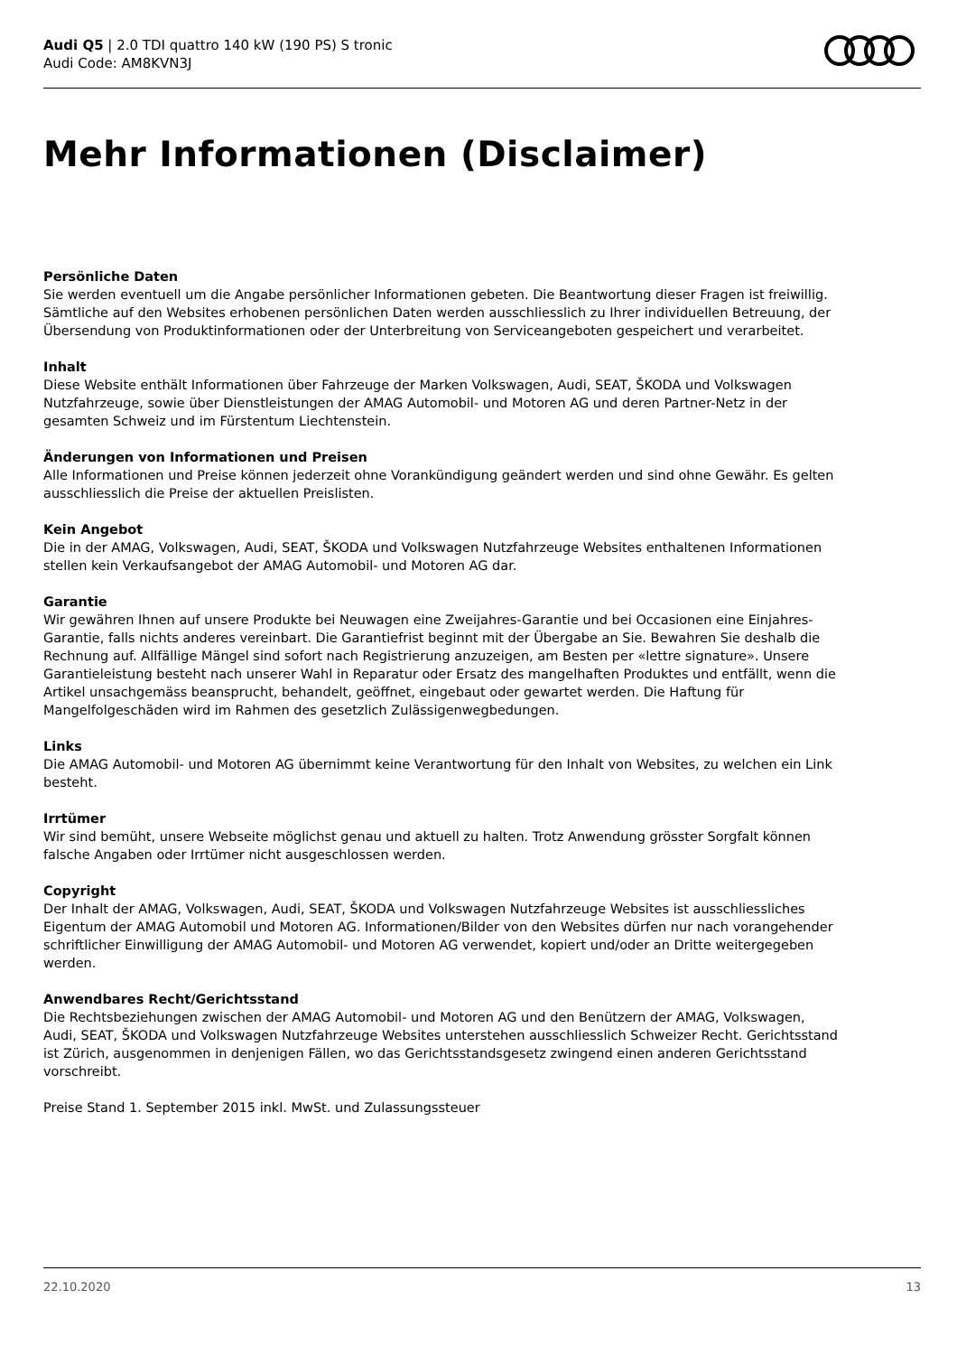Audi Q5 | 2.0 TDI quattro 140 kW (190 PS) S tronic
Audi Code: AM8KVN3J
Mehr Informationen (Disclaimer)
Persönliche Daten
Sie werden eventuell um die Angabe persönlicher Informationen gebeten. Die Beantwortung dieser Fragen ist freiwillig. Sämtliche auf den Websites erhobenen persönlichen Daten werden ausschliesslich zu Ihrer individuellen Betreuung, der Übersendung von Produktinformationen oder der Unterbreitung von Serviceangeboten gespeichert und verarbeitet.
Inhalt
Diese Website enthält Informationen über Fahrzeuge der Marken Volkswagen, Audi, SEAT, ŠKODA und Volkswagen Nutzfahrzeuge, sowie über Dienstleistungen der AMAG Automobil- und Motoren AG und deren Partner-Netz in der gesamten Schweiz und im Fürstentum Liechtenstein.
Änderungen von Informationen und Preisen
Alle Informationen und Preise können jederzeit ohne Vorankündigung geändert werden und sind ohne Gewähr. Es gelten ausschliesslich die Preise der aktuellen Preislisten.
Kein Angebot
Die in der AMAG, Volkswagen, Audi, SEAT, ŠKODA und Volkswagen Nutzfahrzeuge Websites enthaltenen Informationen stellen kein Verkaufsangebot der AMAG Automobil- und Motoren AG dar.
Garantie
Wir gewähren Ihnen auf unsere Produkte bei Neuwagen eine Zweijahres-Garantie und bei Occasionen eine Einjahres-Garantie, falls nichts anderes vereinbart. Die Garantiefrist beginnt mit der Übergabe an Sie. Bewahren Sie deshalb die Rechnung auf. Allfällige Mängel sind sofort nach Registrierung anzuzeigen, am Besten per «lettre signature». Unsere Garantieleistung besteht nach unserer Wahl in Reparatur oder Ersatz des mangelhaften Produktes und entfällt, wenn die Artikel unsachgemäss beansprucht, behandelt, geöffnet, eingebaut oder gewartet werden. Die Haftung für Mangelfolgeschäden wird im Rahmen des gesetzlich Zulässigenwegbedungen.
Links
Die AMAG Automobil- und Motoren AG übernimmt keine Verantwortung für den Inhalt von Websites, zu welchen ein Link besteht.
Irrtümer
Wir sind bemüht, unsere Webseite möglichst genau und aktuell zu halten. Trotz Anwendung grösster Sorgfalt können falsche Angaben oder Irrtümer nicht ausgeschlossen werden.
Copyright
Der Inhalt der AMAG, Volkswagen, Audi, SEAT, ŠKODA und Volkswagen Nutzfahrzeuge Websites ist ausschliessliches Eigentum der AMAG Automobil und Motoren AG. Informationen/Bilder von den Websites dürfen nur nach vorangehender schriftlicher Einwilligung der AMAG Automobil- und Motoren AG verwendet, kopiert und/oder an Dritte weitergegeben werden.
Anwendbares Recht/Gerichtsstand
Die Rechtsbeziehungen zwischen der AMAG Automobil- und Motoren AG und den Benützern der AMAG, Volkswagen, Audi, SEAT, ŠKODA und Volkswagen Nutzfahrzeuge Websites unterstehen ausschliesslich Schweizer Recht. Gerichtsstand ist Zürich, ausgenommen in denjenigen Fällen, wo das Gerichtsstandsgesetz zwingend einen anderen Gerichtsstand vorschreibt.
Preise Stand 1. September 2015 inkl. MwSt. und Zulassungssteuer
22.10.2020 13